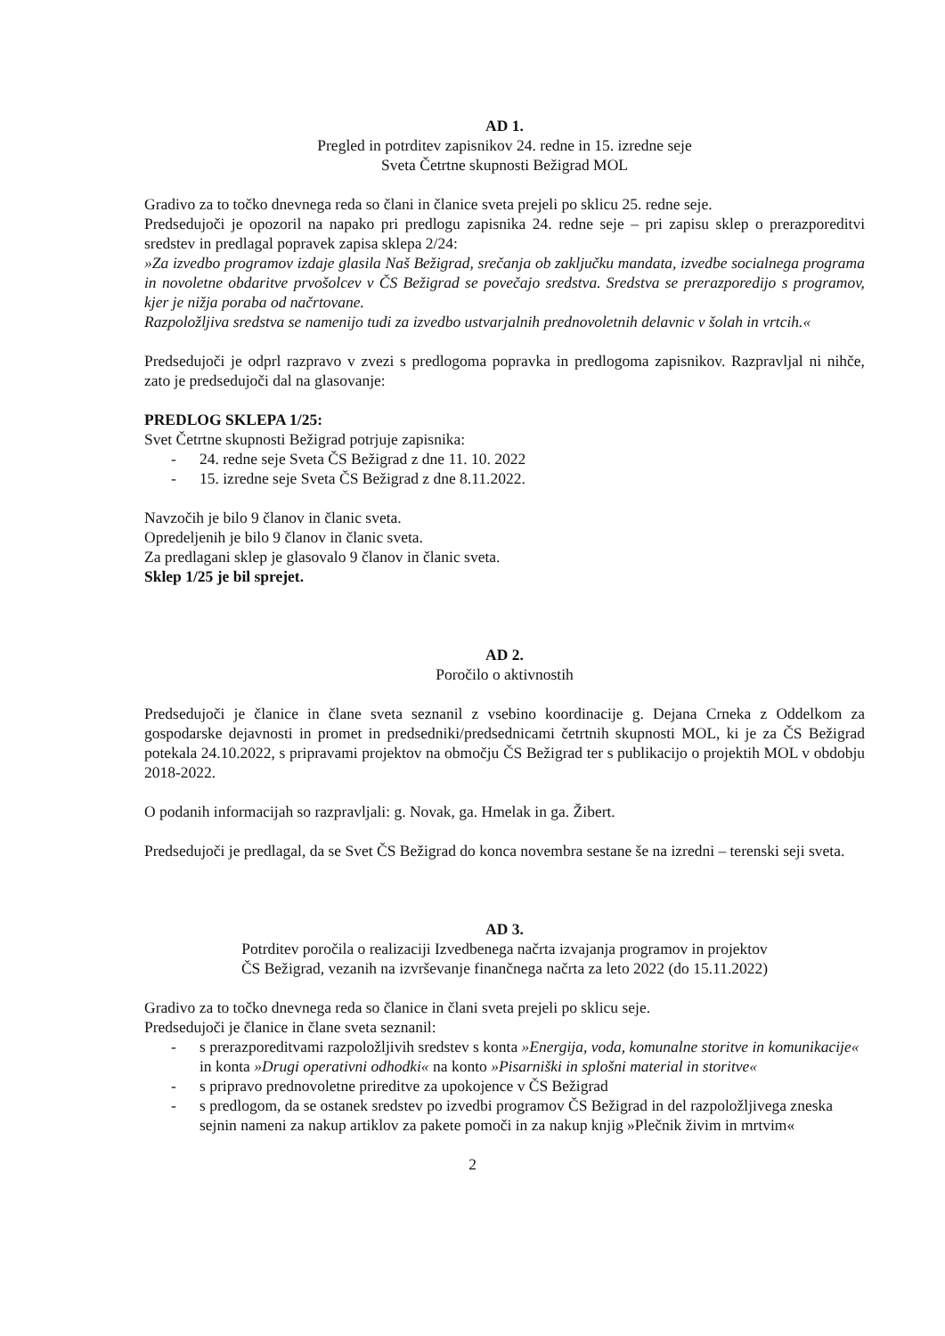AD 1.
Pregled in potrditev zapisnikov 24. redne in 15. izredne seje
Sveta Četrtne skupnosti Bežigrad MOL
Gradivo za to točko dnevnega reda so člani in članice sveta prejeli po sklicu 25. redne seje.
Predsedujoči je opozoril na napako pri predlogu zapisnika 24. redne seje – pri zapisu sklep o prerazporeditvi sredstev in predlagal popravek zapisa sklepa 2/24:
»Za izvedbo programov izdaje glasila Naš Bežigrad, srečanja ob zaključku mandata, izvedbe socialnega programa in novoletne obdaritve prvošolcev v ČS Bežigrad se povečajo sredstva. Sredstva se prerazporedijo s programov, kjer je nižja poraba od načrtovane.
Razpoložljiva sredstva se namenijo tudi za izvedbo ustvarjalnih prednovoletnih delavnic v šolah in vrtcih.«
Predsedujoči je odprl razpravo v zvezi s predlogoma popravka in predlogoma zapisnikov. Razpravljal ni nihče, zato je predsedujoči dal na glasovanje:
PREDLOG SKLEPA 1/25:
Svet Četrtne skupnosti Bežigrad potrjuje zapisnika:
- 24. redne seje Sveta ČS Bežigrad z dne 11. 10. 2022
- 15. izredne seje Sveta ČS Bežigrad z dne 8.11.2022.
Navzočih je bilo 9 članov in članic sveta.
Opredeljenih je bilo 9 članov in članic sveta.
Za predlagani sklep je glasovalo 9 članov in članic sveta.
Sklep 1/25 je bil sprejet.
AD 2.
Poročilo o aktivnostih
Predsedujoči je članice in člane sveta seznanil z vsebino koordinacije g. Dejana Crneka z Oddelkom za gospodarske dejavnosti in promet in predsedniki/predsednicami četrtnih skupnosti MOL, ki je za ČS Bežigrad potekala 24.10.2022, s pripravami projektov na območju ČS Bežigrad ter s publikacijo o projektih MOL v obdobju 2018-2022.
O podanih informacijah so razpravljali: g. Novak, ga. Hmelak in ga. Žibert.
Predsedujoči je predlagal, da se Svet ČS Bežigrad do konca novembra sestane še na izredni – terenski seji sveta.
AD 3.
Potrditev poročila o realizaciji Izvedbenega načrta izvajanja programov in projektov
ČS Bežigrad, vezanih na izvrševanje finančnega načrta za leto 2022 (do 15.11.2022)
Gradivo za to točko dnevnega reda so članice in člani sveta prejeli po sklicu seje.
Predsedujoči je članice in člane sveta seznanil:
- s prerazporeditvami razpoložljivih sredstev s konta »Energija, voda, komunalne storitve in komunikacije« in konta »Drugi operativni odhodki« na konto »Pisarniški in splošni material in storitve«
- s pripravo prednovoletne prireditve za upokojence v ČS Bežigrad
- s predlogom, da se ostanek sredstev po izvedbi programov ČS Bežigrad in del razpoložljivega zneska sejnin nameni za nakup artiklov za pakete pomoči in za nakup knjig »Plečnik živim in mrtvim«
2